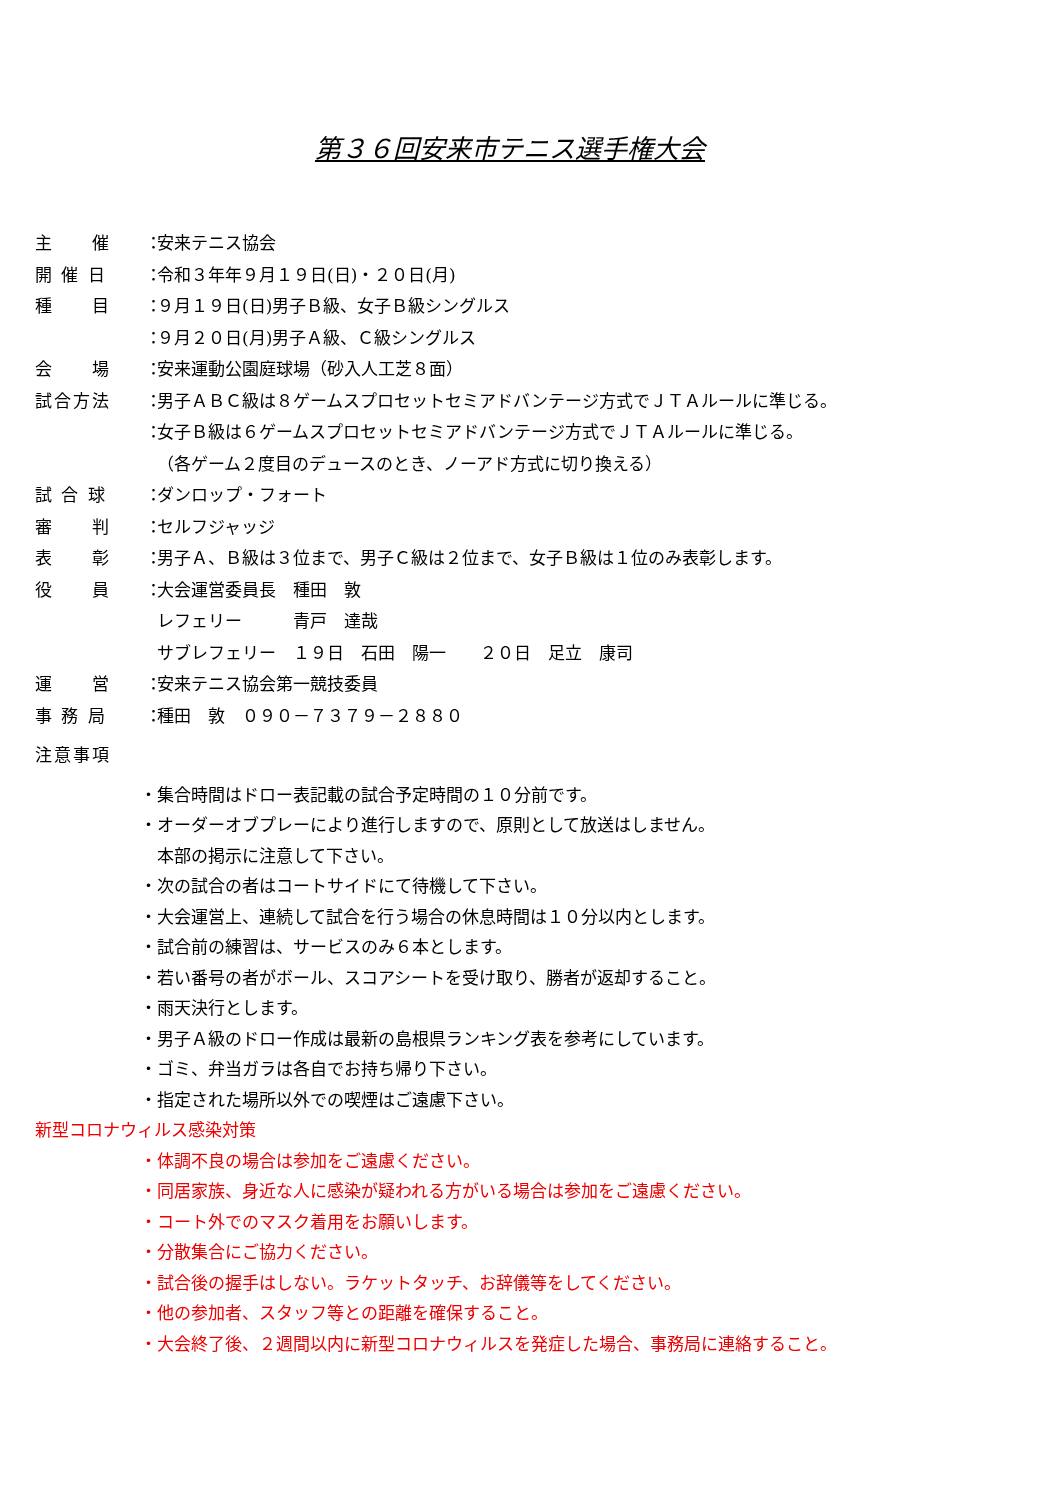第３６回安来市テニス選手権大会
主　　催 ：
安来テニス協会
開 催 日 ：
令和３年年９月１９日(日)・２０日(月)
種　　目 ：
９月１９日(日)男子Ｂ級、女子Ｂ級シングルス
：
９月２０日(月)男子Ａ級、Ｃ級シングルス
会　　場 ：
安来運動公園庭球場（砂入人工芝８面）
試合方法 ：
男子ＡＢＣ級は８ゲームスプロセットセミアドバンテージ方式でＪＴＡルールに準じる。
：
女子Ｂ級は６ゲームスプロセットセミアドバンテージ方式でＪＴＡルールに準じる。
（各ゲーム２度目のデュースのとき、ノーアド方式に切り換える）
試 合 球 ：
ダンロップ・フォート
審　　判 ：
セルフジャッジ
表　　彰 ：
男子Ａ、Ｂ級は３位まで、男子Ｃ級は２位まで、女子Ｂ級は１位のみ表彰します。
役　　員 ：
大会運営委員長　種田　敦
レフェリー　　　青戸　達哉
サブレフェリー　１９日　石田　陽一　　２０日　足立　康司
運　　営 ：
安来テニス協会第一競技委員
事 務 局 ：
種田　敦　０９０－７３７９－２８８０
注意事項
・集合時間はドロー表記載の試合予定時間の１０分前です。
・オーダーオブプレーにより進行しますので、原則として放送はしません。
　本部の掲示に注意して下さい。
・次の試合の者はコートサイドにて待機して下さい。
・大会運営上、連続して試合を行う場合の休息時間は１０分以内とします。
・試合前の練習は、サービスのみ６本とします。
・若い番号の者がボール、スコアシートを受け取り、勝者が返却すること。
・雨天決行とします。
・男子Ａ級のドロー作成は最新の島根県ランキング表を参考にしています。
・ゴミ、弁当ガラは各自でお持ち帰り下さい。
・指定された場所以外での喫煙はご遠慮下さい。
新型コロナウィルス感染対策
・体調不良の場合は参加をご遠慮ください。
・同居家族、身近な人に感染が疑われる方がいる場合は参加をご遠慮ください。
・コート外でのマスク着用をお願いします。
・分散集合にご協力ください。
・試合後の握手はしない。ラケットタッチ、お辞儀等をしてください。
・他の参加者、スタッフ等との距離を確保すること。
・大会終了後、２週間以内に新型コロナウィルスを発症した場合、事務局に連絡すること。